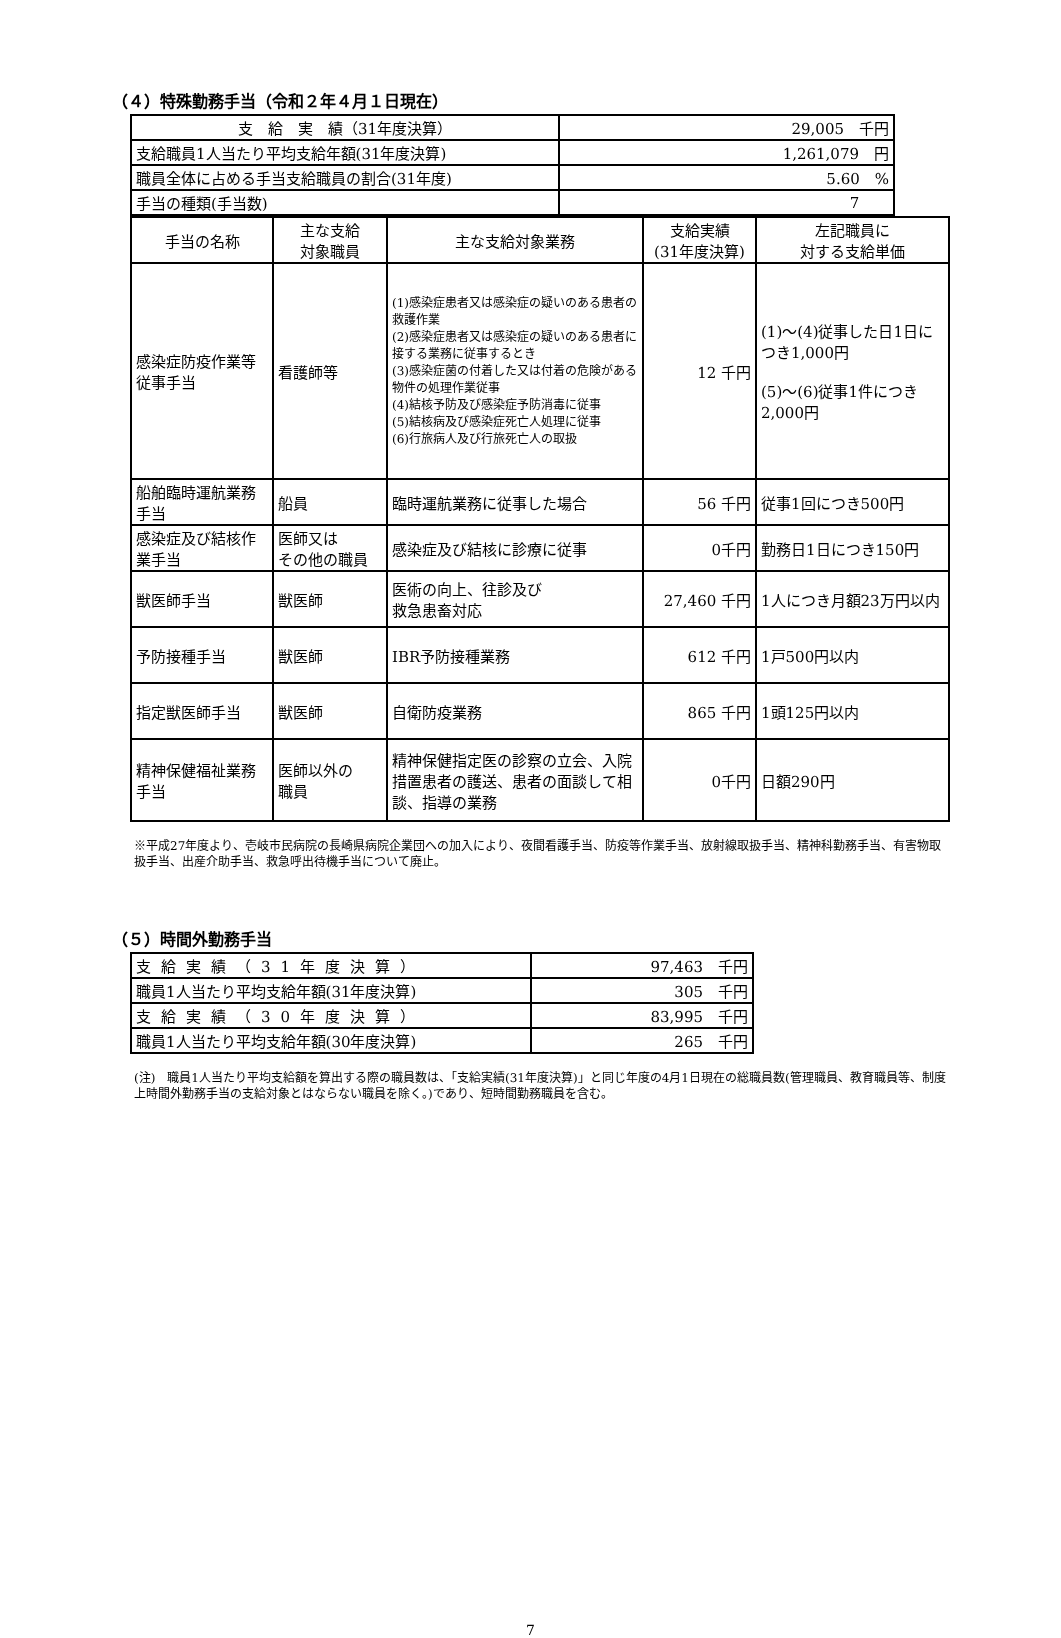（４）特殊勤務手当（令和２年４月１日現在）
| 支 給 実 績（31年度決算） | 29,005 千円 |
| 支給職員1人当たり平均支給年額(31年度決算) | 1,261,079 円 |
| 職員全体に占める手当支給職員の割合(31年度) | 5.60 % |
| 手当の種類(手当数) | 7 |
| 手当の名称 | 主な支給 対象職員 | 主な支給対象業務 | 支給実績 (31年度決算) | 左記職員に 対する支給単価 |
| --- | --- | --- | --- | --- |
| 感染症防疫作業等従事手当 | 看護師等 | (1)感染症患者又は感染症の疑いのある患者の救護作業 (2)感染症患者又は感染症の疑いのある患者に接する業務に従事するとき (3)感染症菌の付着した又は付着の危険がある物件の処理作業従事 (4)結核予防及び感染症予防消毒に従事 (5)結核病及び感染症死亡人処理に従事 (6)行旅病人及び行旅死亡人の取扱 | 12 千円 | (1)～(4)従事した日1日につき1,000円 (5)～(6)従事1件につき2,000円 |
| 船舶臨時運航業務手当 | 船員 | 臨時運航業務に従事した場合 | 56 千円 | 従事1回につき500円 |
| 感染症及び結核作業手当 | 医師又は その他の職員 | 感染症及び結核に診療に従事 | 0千円 | 勤務日1日につき150円 |
| 獣医師手当 | 獣医師 | 医術の向上、往診及び 救急患畜対応 | 27,460 千円 | 1人につき月額23万円以内 |
| 予防接種手当 | 獣医師 | IBR予防接種業務 | 612 千円 | 1戸500円以内 |
| 指定獣医師手当 | 獣医師 | 自衛防疫業務 | 865 千円 | 1頭125円以内 |
| 精神保健福祉業務手当 | 医師以外の 職員 | 精神保健指定医の診察の立会、入院措置患者の護送、患者の面談して相談、指導の業務 | 0千円 | 日額290円 |
※平成27年度より、壱岐市民病院の長崎県病院企業団への加入により、夜間看護手当、防疫等作業手当、放射線取扱手当、精神科勤務手当、有害物取扱手当、出産介助手当、救急呼出待機手当について廃止。
（５）時間外勤務手当
| 支給実績（31年度決算） | 97,463 千円 |
| 職員1人当たり平均支給年額(31年度決算) | 305 千円 |
| 支給実績（30年度決算） | 83,995 千円 |
| 職員1人当たり平均支給年額(30年度決算) | 265 千円 |
(注)　職員1人当たり平均支給額を算出する際の職員数は、「支給実績(31年度決算)」と同じ年度の4月1日現在の総職員数(管理職員、教育職員等、制度上時間外勤務手当の支給対象とはならない職員を除く。)であり、短時間勤務職員を含む。
7